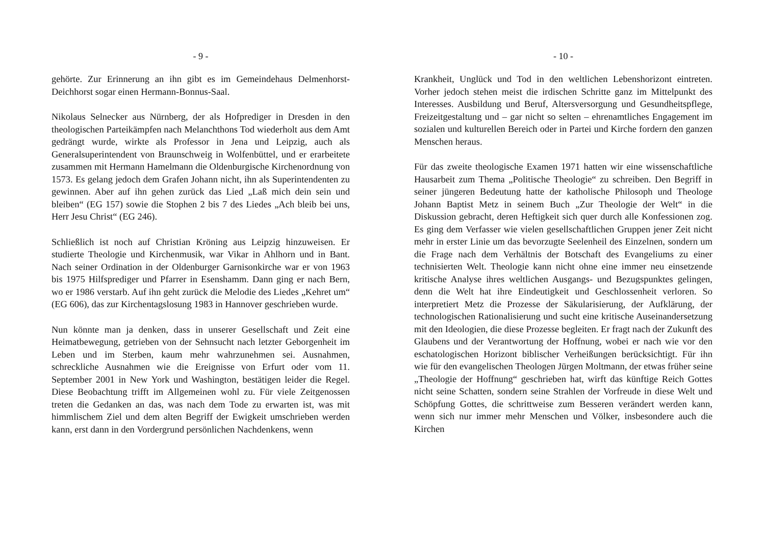- 9 -
gehörte. Zur Erinnerung an ihn gibt es im Gemeindehaus Delmenhorst-Deichhorst sogar einen Hermann-Bonnus-Saal.
Nikolaus Selnecker aus Nürnberg, der als Hofprediger in Dresden in den theologischen Parteikämpfen nach Melanchthons Tod wiederholt aus dem Amt gedrängt wurde, wirkte als Professor in Jena und Leipzig, auch als Generalsuperintendent von Braunschweig in Wolfenbüttel, und er erarbeitete zusammen mit Hermann Hamelmann die Oldenburgische Kirchenordnung von 1573. Es gelang jedoch dem Grafen Johann nicht, ihn als Superintendenten zu gewinnen. Aber auf ihn gehen zurück das Lied „Laß mich dein sein und bleiben“ (EG 157) sowie die Stophen 2 bis 7 des Liedes „Ach bleib bei uns, Herr Jesu Christ“ (EG 246).
Schließlich ist noch auf Christian Kröning aus Leipzig hinzuweisen. Er studierte Theologie und Kirchenmusik, war Vikar in Ahlhorn und in Bant. Nach seiner Ordination in der Oldenburger Garnisonkirche war er von 1963 bis 1975 Hilfsprediger und Pfarrer in Esenshamm. Dann ging er nach Bern, wo er 1986 verstarb. Auf ihn geht zurück die Melodie des Liedes „Kehret um“ (EG 606), das zur Kirchentagslosung 1983 in Hannover geschrieben wurde.
Nun könnte man ja denken, dass in unserer Gesellschaft und Zeit eine Heimatbewegung, getrieben von der Sehnsucht nach letzter Geborgenheit im Leben und im Sterben, kaum mehr wahrzunehmen sei. Ausnahmen, schreckliche Ausnahmen wie die Ereignisse von Erfurt oder vom 11. September 2001 in New York und Washington, bestätigen leider die Regel. Diese Beobachtung trifft im Allgemeinen wohl zu. Für viele Zeitgenossen treten die Gedanken an das, was nach dem Tode zu erwarten ist, was mit himmlischem Ziel und dem alten Begriff der Ewigkeit umschrieben werden kann, erst dann in den Vordergrund persönlichen Nachdenkens, wenn
- 10 -
Krankheit, Unglück und Tod in den weltlichen Lebenshorizont eintreten. Vorher jedoch stehen meist die irdischen Schritte ganz im Mittelpunkt des Interesses. Ausbildung und Beruf, Altersversorgung und Gesundheitspflege, Freizeitgestaltung und – gar nicht so selten – ehrenamtliches Engagement im sozialen und kulturellen Bereich oder in Partei und Kirche fordern den ganzen Menschen heraus.
Für das zweite theologische Examen 1971 hatten wir eine wissenschaftliche Hausarbeit zum Thema „Politische Theologie“ zu schreiben. Den Begriff in seiner jüngeren Bedeutung hatte der katholische Philosoph und Theologe Johann Baptist Metz in seinem Buch „Zur Theologie der Welt“ in die Diskussion gebracht, deren Heftigkeit sich quer durch alle Konfessionen zog. Es ging dem Verfasser wie vielen gesellschaftlichen Gruppen jener Zeit nicht mehr in erster Linie um das bevorzugte Seelenheil des Einzelnen, sondern um die Frage nach dem Verhältnis der Botschaft des Evangeliums zu einer technisierten Welt. Theologie kann nicht ohne eine immer neu einsetzende kritische Analyse ihres weltlichen Ausgangs- und Bezugspunktes gelingen, denn die Welt hat ihre Eindeutigkeit und Geschlossenheit verloren. So interpretiert Metz die Prozesse der Säkularisierung, der Aufklärung, der technologischen Rationalisierung und sucht eine kritische Auseinandersetzung mit den Ideologien, die diese Prozesse begleiten. Er fragt nach der Zukunft des Glaubens und der Verantwortung der Hoffnung, wobei er nach wie vor den eschatologischen Horizont biblischer Verheißungen berücksichtigt. Für ihn wie für den evangelischen Theologen Jürgen Moltmann, der etwas früher seine „Theologie der Hoffnung“ geschrieben hat, wirft das künftige Reich Gottes nicht seine Schatten, sondern seine Strahlen der Vorfreude in diese Welt und Schöpfung Gottes, die schrittweise zum Besseren verändert werden kann, wenn sich nur immer mehr Menschen und Völker, insbesondere auch die Kirchen